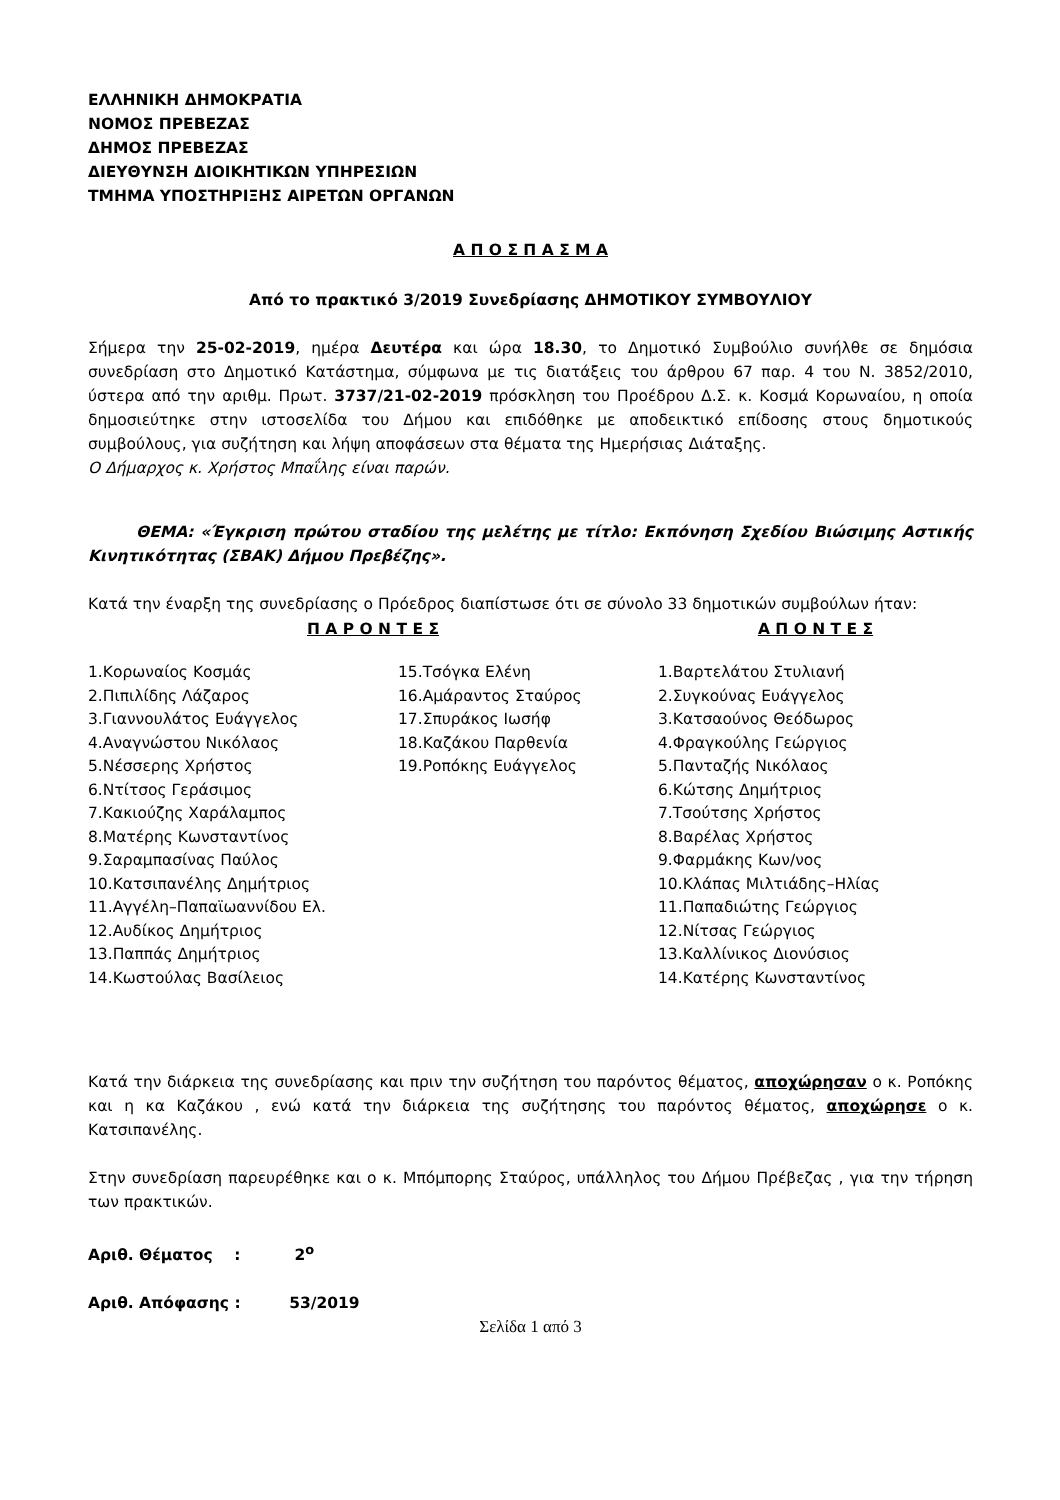ΕΛΛΗΝΙΚΗ ΔΗΜΟΚΡΑΤΙΑ
ΝΟΜΟΣ ΠΡΕΒΕΖΑΣ
ΔΗΜΟΣ ΠΡΕΒΕΖΑΣ
ΔΙΕΥΘΥΝΣΗ ΔΙΟΙΚΗΤΙΚΩΝ ΥΠΗΡΕΣΙΩΝ
ΤΜΗΜΑ ΥΠΟΣΤΗΡΙΞΗΣ ΑΙΡΕΤΩΝ ΟΡΓΑΝΩΝ
Α Π Ο Σ Π Α Σ Μ Α
Από το πρακτικό 3/2019 Συνεδρίασης ΔΗΜΟΤΙΚΟΥ ΣΥΜΒΟΥΛΙΟΥ
Σήμερα την 25-02-2019, ημέρα Δευτέρα και ώρα 18.30, το Δημοτικό Συμβούλιο συνήλθε σε δημόσια συνεδρίαση στο Δημοτικό Κατάστημα, σύμφωνα με τις διατάξεις του άρθρου 67 παρ. 4 του Ν. 3852/2010, ύστερα από την αριθμ. Πρωτ. 3737/21-02-2019 πρόσκληση του Προέδρου Δ.Σ. κ. Κοσμά Κορωναίου, η οποία δημοσιεύτηκε στην ιστοσελίδα του Δήμου και επιδόθηκε με αποδεικτικό επίδοσης στους δημοτικούς συμβούλους, για συζήτηση και λήψη αποφάσεων στα θέματα της Ημερήσιας Διάταξης.
Ο Δήμαρχος κ. Χρήστος Μπαΐλης είναι παρών.
ΘΕΜΑ: «Έγκριση πρώτου σταδίου της μελέτης με τίτλο: Εκπόνηση Σχεδίου Βιώσιμης Αστικής Κινητικότητας (ΣΒΑΚ) Δήμου Πρεβέζης».
Κατά την έναρξη της συνεδρίασης ο Πρόεδρος διαπίστωσε ότι σε σύνολο 33 δημοτικών συμβούλων ήταν:
| Π Α Ρ Ο Ν Τ Ε Σ | | Α Π Ο Ν Τ Ε Σ |
| --- | --- | --- |
| 1.Κορωναίος Κοσμάς | 15.Τσόγκα Ελένη | 1.Βαρτελάτου Στυλιανή |
| 2.Πιπιλίδης Λάζαρος | 16.Αμάραντος Σταύρος | 2.Συγκούνας Ευάγγελος |
| 3.Γιαννουλάτος Ευάγγελος | 17.Σπυράκος Ιωσήφ | 3.Κατσαούνος Θεόδωρος |
| 4.Αναγνώστου Νικόλαος | 18.Καζάκου Παρθενία | 4.Φραγκούλης Γεώργιος |
| 5.Νέσσερης Χρήστος | 19.Ροπόκης Ευάγγελος | 5.Πανταζής Νικόλαος |
| 6.Ντίτσος Γεράσιμος | | 6.Κώτσης Δημήτριος |
| 7.Κακιούζης Χαράλαμπος | | 7.Τσούτσης Χρήστος |
| 8.Ματέρης Κωνσταντίνος | | 8.Βαρέλας Χρήστος |
| 9.Σαραμπασίνας Παύλος | | 9.Φαρμάκης Κων/νος |
| 10.Κατσιπανέλης Δημήτριος | | 10.Κλάπας Μιλτιάδης–Ηλίας |
| 11.Αγγέλη–Παπαϊωαννίδου Ελ. | | 11.Παπαδιώτης Γεώργιος |
| 12.Αυδίκος Δημήτριος | | 12.Νίτσας Γεώργιος |
| 13.Παππάς Δημήτριος | | 13.Καλλίνικος Διονύσιος |
| 14.Κωστούλας Βασίλειος | | 14.Κατέρης Κωνσταντίνος |
Κατά την διάρκεια της συνεδρίασης και πριν την συζήτηση του παρόντος θέματος, αποχώρησαν ο κ. Ροπόκης και η κα Καζάκου , ενώ κατά την διάρκεια της συζήτησης του παρόντος θέματος, αποχώρησε ο κ. Κατσιπανέλης.
Στην συνεδρίαση παρευρέθηκε και ο κ. Μπόμπορης Σταύρος, υπάλληλος του Δήμου Πρέβεζας , για την τήρηση των πρακτικών.
Αριθ. Θέματος : 2<sup>ο</sup>
Αριθ. Απόφασης : 53/2019
Σελίδα 1 από 3